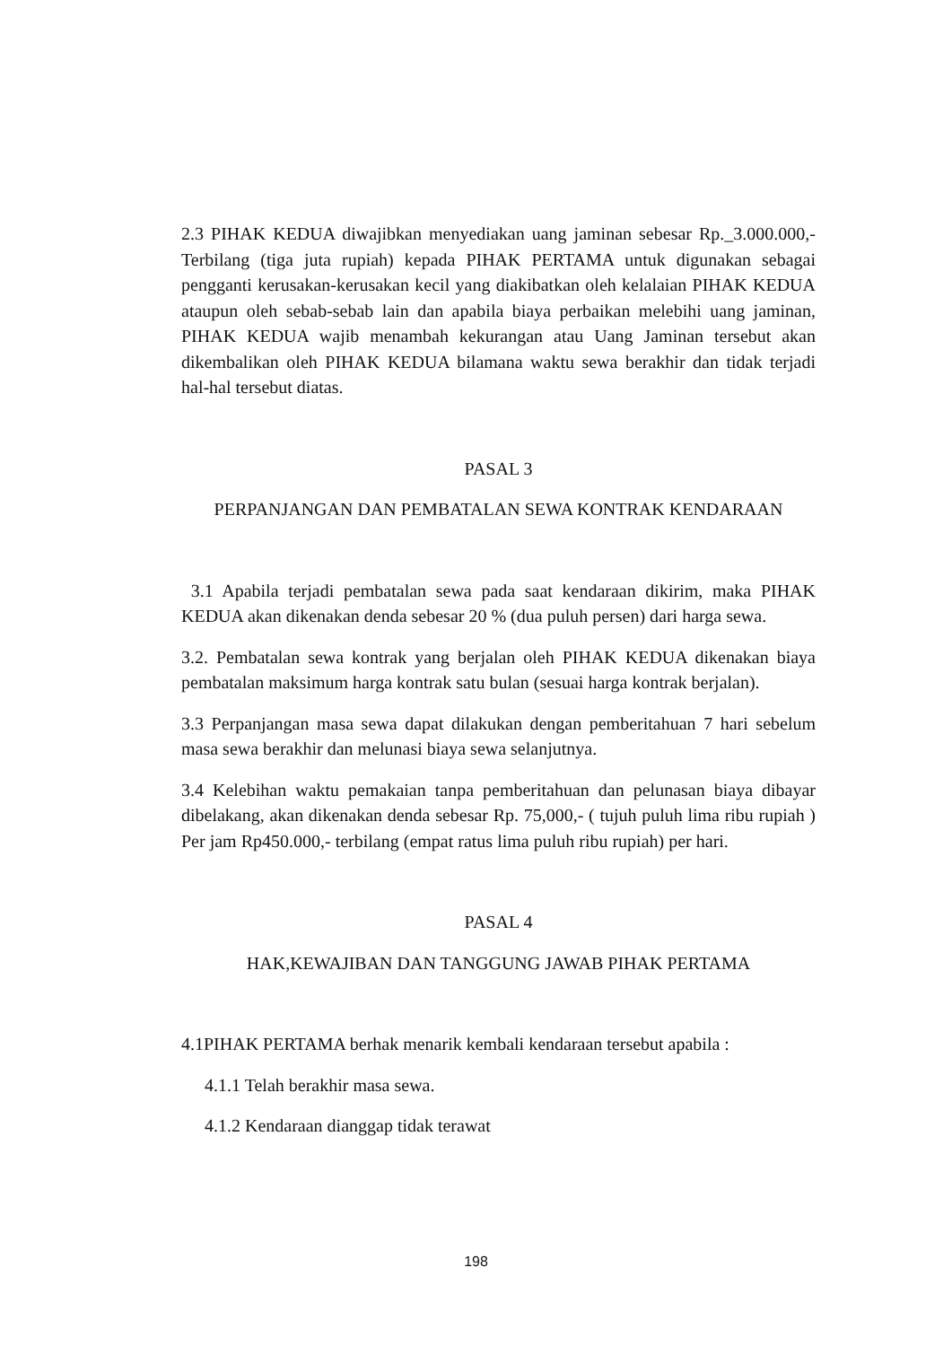2.3 PIHAK KEDUA diwajibkan menyediakan uang jaminan sebesar Rp._3.000.000,- Terbilang (tiga juta rupiah) kepada PIHAK PERTAMA untuk digunakan sebagai pengganti kerusakan-kerusakan kecil yang diakibatkan oleh kelalaian PIHAK KEDUA ataupun oleh sebab-sebab lain dan apabila biaya perbaikan melebihi uang jaminan, PIHAK KEDUA wajib menambah kekurangan atau Uang Jaminan tersebut akan dikembalikan oleh PIHAK KEDUA bilamana waktu sewa berakhir dan tidak terjadi hal-hal tersebut diatas.
PASAL 3
PERPANJANGAN DAN PEMBATALAN SEWA KONTRAK KENDARAAN
3.1 Apabila terjadi pembatalan sewa pada saat kendaraan dikirim, maka PIHAK KEDUA akan dikenakan denda sebesar 20 % (dua puluh persen) dari harga sewa.
3.2. Pembatalan sewa kontrak yang berjalan oleh PIHAK KEDUA dikenakan biaya pembatalan maksimum harga kontrak satu bulan (sesuai harga kontrak berjalan).
3.3 Perpanjangan masa sewa dapat dilakukan dengan pemberitahuan 7 hari sebelum masa sewa berakhir dan melunasi biaya sewa selanjutnya.
3.4 Kelebihan waktu pemakaian tanpa pemberitahuan dan pelunasan biaya dibayar dibelakang, akan dikenakan denda sebesar Rp. 75,000,- ( tujuh puluh lima ribu rupiah ) Per jam Rp450.000,- terbilang (empat ratus lima puluh ribu rupiah) per hari.
PASAL 4
HAK,KEWAJIBAN DAN TANGGUNG JAWAB PIHAK PERTAMA
4.1PIHAK PERTAMA berhak menarik kembali kendaraan tersebut apabila :
4.1.1 Telah berakhir masa sewa.
4.1.2 Kendaraan dianggap tidak terawat
198